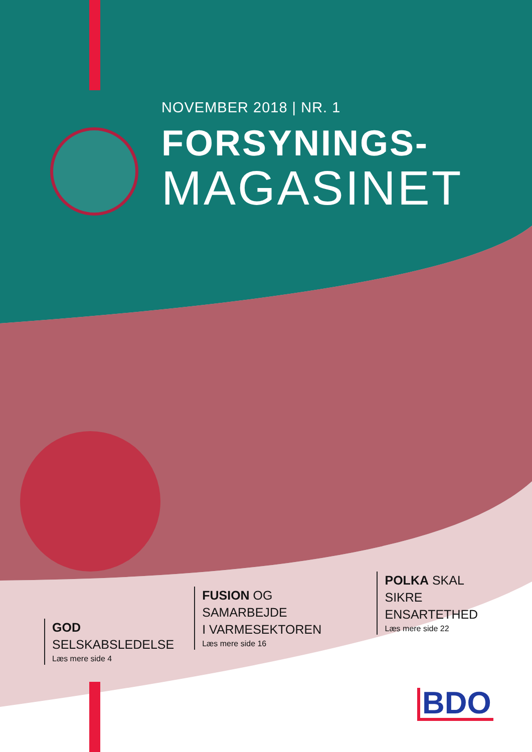NOVEMBER 2018 | NR. 1
FORSYNINGS-
MAGASINET
GOD
SELSKABSLEDELSE
Læs mere side 4
FUSION OG SAMARBEJDE
I VARMESEKTOREN
Læs mere side 16
POLKA SKAL
SIKRE ENSARTETHED
Læs mere side 22
BDO